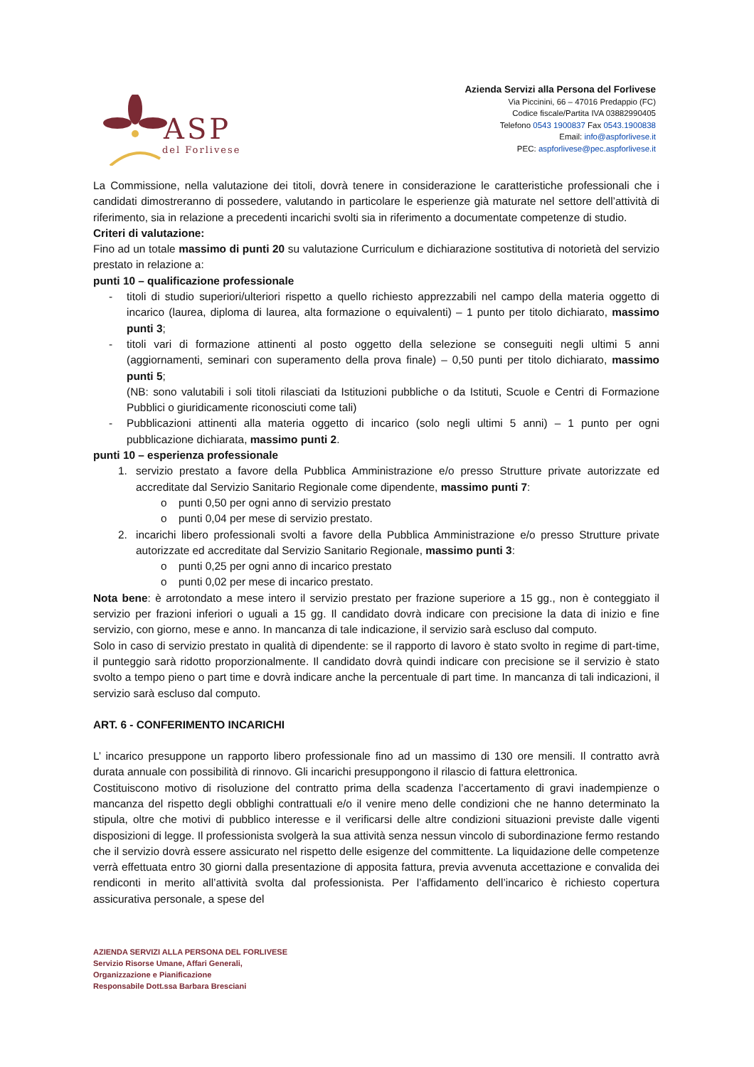ASP
del Forlivese
Azienda Servizi alla Persona del Forlivese
Via Piccinini, 66 – 47016 Predappio (FC)
Codice fiscale/Partita IVA 03882990405
Telefono 0543 1900837 Fax 0543.1900838
Email: info@aspforlivese.it
PEC: aspforlivese@pec.aspforlivese.it
La Commissione, nella valutazione dei titoli, dovrà tenere in considerazione le caratteristiche professionali che i candidati dimostreranno di possedere, valutando in particolare le esperienze già maturate nel settore dell’attività di riferimento, sia in relazione a precedenti incarichi svolti sia in riferimento a documentate competenze di studio.
Criteri di valutazione:
Fino ad un totale massimo di punti 20 su valutazione Curriculum e dichiarazione sostitutiva di notorietà del servizio prestato in relazione a:
punti 10 – qualificazione professionale
- titoli di studio superiori/ulteriori rispetto a quello richiesto apprezzabili nel campo della materia oggetto di incarico (laurea, diploma di laurea, alta formazione o equivalenti) – 1 punto per titolo dichiarato, massimo punti 3;
- titoli vari di formazione attinenti al posto oggetto della selezione se conseguiti negli ultimi 5 anni (aggiornamenti, seminari con superamento della prova finale) – 0,50 punti per titolo dichiarato, massimo punti 5;
(NB: sono valutabili i soli titoli rilasciati da Istituzioni pubbliche o da Istituti, Scuole e Centri di Formazione Pubblici o giuridicamente riconosciuti come tali)
- Pubblicazioni attinenti alla materia oggetto di incarico (solo negli ultimi 5 anni) – 1 punto per ogni pubblicazione dichiarata, massimo punti 2.
punti 10 – esperienza professionale
1. servizio prestato a favore della Pubblica Amministrazione e/o presso Strutture private autorizzate ed accreditate dal Servizio Sanitario Regionale come dipendente, massimo punti 7:
o punti 0,50 per ogni anno di servizio prestato
o punti 0,04 per mese di servizio prestato.
2. incarichi libero professionali svolti a favore della Pubblica Amministrazione e/o presso Strutture private autorizzate ed accreditate dal Servizio Sanitario Regionale, massimo punti 3:
o punti 0,25 per ogni anno di incarico prestato
o punti 0,02 per mese di incarico prestato.
Nota bene: è arrotondato a mese intero il servizio prestato per frazione superiore a 15 gg., non è conteggiato il servizio per frazioni inferiori o uguali a 15 gg. Il candidato dovrà indicare con precisione la data di inizio e fine servizio, con giorno, mese e anno. In mancanza di tale indicazione, il servizio sarà escluso dal computo.
Solo in caso di servizio prestato in qualità di dipendente: se il rapporto di lavoro è stato svolto in regime di part-time, il punteggio sarà ridotto proporzionalmente. Il candidato dovrà quindi indicare con precisione se il servizio è stato svolto a tempo pieno o part time e dovrà indicare anche la percentuale di part time. In mancanza di tali indicazioni, il servizio sarà escluso dal computo.
ART. 6 - CONFERIMENTO INCARICHI
L’ incarico presuppone un rapporto libero professionale fino ad un massimo di 130 ore mensili. Il contratto avrà durata annuale con possibilità di rinnovo. Gli incarichi presuppongono il rilascio di fattura elettronica.
Costituiscono motivo di risoluzione del contratto prima della scadenza l’accertamento di gravi inadempienze o mancanza del rispetto degli obblighi contrattuali e/o il venire meno delle condizioni che ne hanno determinato la stipula, oltre che motivi di pubblico interesse e il verificarsi delle altre condizioni situazioni previste dalle vigenti disposizioni di legge. Il professionista svolgerà la sua attività senza nessun vincolo di subordinazione fermo restando che il servizio dovrà essere assicurato nel rispetto delle esigenze del committente. La liquidazione delle competenze verrà effettuata entro 30 giorni dalla presentazione di apposita fattura, previa avvenuta accettazione e convalida dei rendiconti in merito all’attività svolta dal professionista. Per l’affidamento dell’incarico è richiesto copertura assicurativa personale, a spese del
AZIENDA SERVIZI ALLA PERSONA DEL FORLIVESE
Servizio Risorse Umane, Affari Generali,
Organizzazione e Pianificazione
Responsabile Dott.ssa Barbara Bresciani